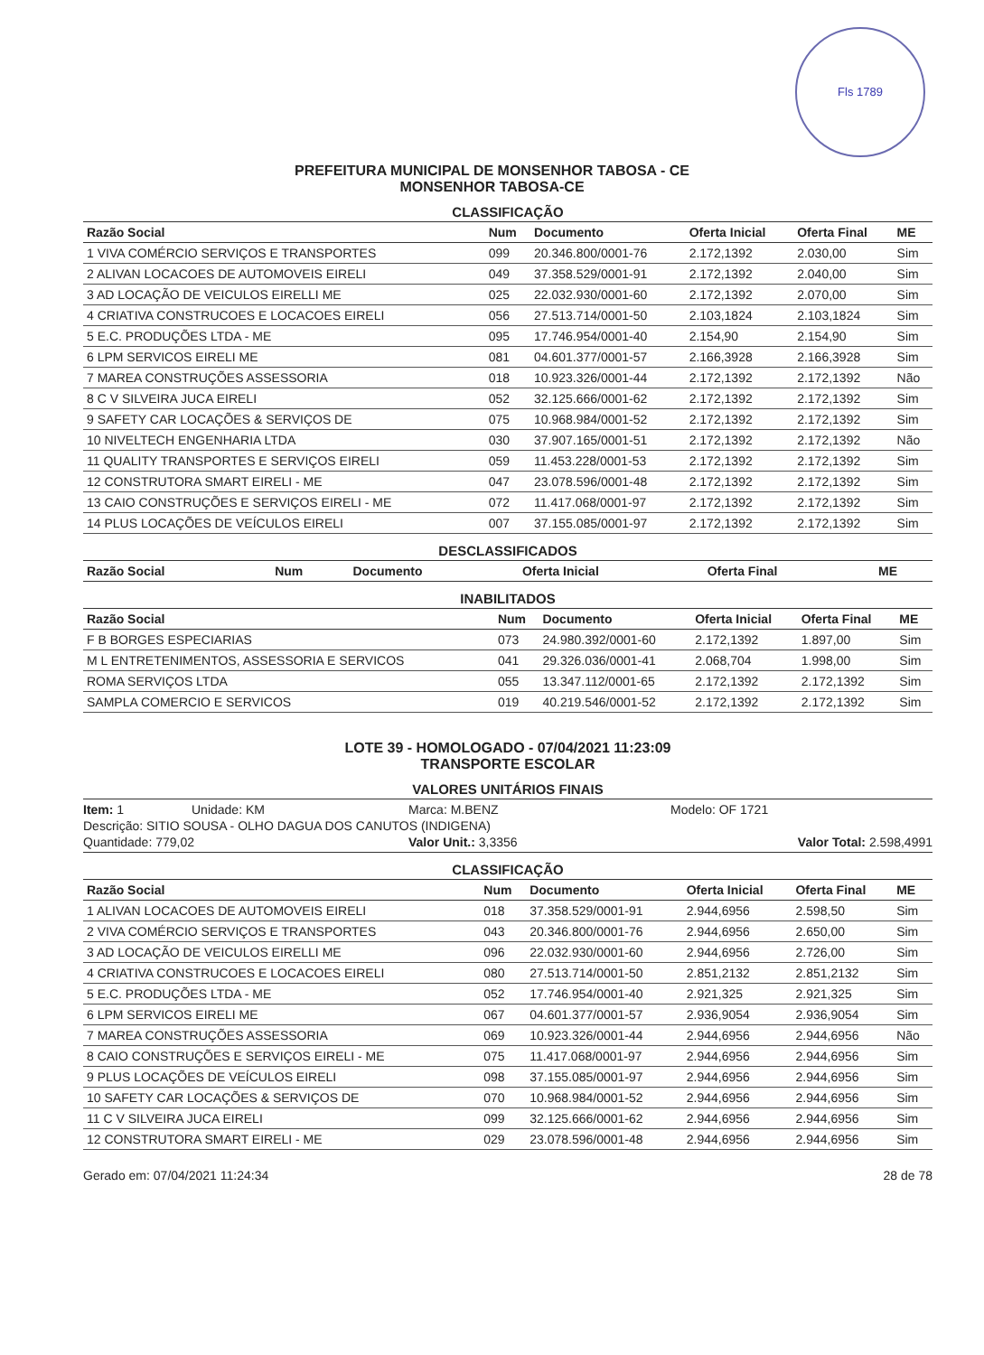Fls 1789
PREFEITURA MUNICIPAL DE MONSENHOR TABOSA - CE
MONSENHOR TABOSA-CE
CLASSIFICAÇÃO
| Razão Social | Num | Documento | Oferta Inicial | Oferta Final | ME |
| --- | --- | --- | --- | --- | --- |
| 1 VIVA COMÉRCIO SERVIÇOS E TRANSPORTES | 099 | 20.346.800/0001-76 | 2.172,1392 | 2.030,00 | Sim |
| 2 ALIVAN LOCACOES DE AUTOMOVEIS EIRELI | 049 | 37.358.529/0001-91 | 2.172,1392 | 2.040,00 | Sim |
| 3 AD LOCAÇÃO DE VEICULOS EIRELLI ME | 025 | 22.032.930/0001-60 | 2.172,1392 | 2.070,00 | Sim |
| 4 CRIATIVA CONSTRUCOES E LOCACOES EIRELI | 056 | 27.513.714/0001-50 | 2.103,1824 | 2.103,1824 | Sim |
| 5 E.C. PRODUÇÕES LTDA - ME | 095 | 17.746.954/0001-40 | 2.154,90 | 2.154,90 | Sim |
| 6 LPM SERVICOS EIRELI ME | 081 | 04.601.377/0001-57 | 2.166,3928 | 2.166,3928 | Sim |
| 7 MAREA CONSTRUÇÕES ASSESSORIA | 018 | 10.923.326/0001-44 | 2.172,1392 | 2.172,1392 | Não |
| 8 C V SILVEIRA JUCA EIRELI | 052 | 32.125.666/0001-62 | 2.172,1392 | 2.172,1392 | Sim |
| 9 SAFETY CAR LOCAÇÕES & SERVIÇOS DE | 075 | 10.968.984/0001-52 | 2.172,1392 | 2.172,1392 | Sim |
| 10 NIVELTECH ENGENHARIA LTDA | 030 | 37.907.165/0001-51 | 2.172,1392 | 2.172,1392 | Não |
| 11 QUALITY TRANSPORTES E SERVIÇOS EIRELI | 059 | 11.453.228/0001-53 | 2.172,1392 | 2.172,1392 | Sim |
| 12 CONSTRUTORA SMART EIRELI - ME | 047 | 23.078.596/0001-48 | 2.172,1392 | 2.172,1392 | Sim |
| 13 CAIO CONSTRUÇÕES E SERVIÇOS EIRELI - ME | 072 | 11.417.068/0001-97 | 2.172,1392 | 2.172,1392 | Sim |
| 14 PLUS LOCAÇÕES DE VEÍCULOS EIRELI | 007 | 37.155.085/0001-97 | 2.172,1392 | 2.172,1392 | Sim |
DESCLASSIFICADOS
| Razão Social | Num | Documento | Oferta Inicial | Oferta Final | ME |
| --- | --- | --- | --- | --- | --- |
INABILITADOS
| Razão Social | Num | Documento | Oferta Inicial | Oferta Final | ME |
| --- | --- | --- | --- | --- | --- |
| F B BORGES ESPECIARIAS | 073 | 24.980.392/0001-60 | 2.172,1392 | 1.897,00 | Sim |
| M L ENTRETENIMENTOS, ASSESSORIA E SERVICOS | 041 | 29.326.036/0001-41 | 2.068,704 | 1.998,00 | Sim |
| ROMA SERVIÇOS LTDA | 055 | 13.347.112/0001-65 | 2.172,1392 | 2.172,1392 | Sim |
| SAMPLA COMERCIO E SERVICOS | 019 | 40.219.546/0001-52 | 2.172,1392 | 2.172,1392 | Sim |
LOTE 39 - HOMOLOGADO - 07/04/2021 11:23:09
TRANSPORTE ESCOLAR
VALORES UNITÁRIOS FINAIS
Item: 1 Unidade: KM Marca: M.BENZ Modelo: OF 1721 Descrição: SITIO SOUSA - OLHO DAGUA DOS CANUTOS (INDIGENA) Quantidade: 779,02 Valor Unit.: 3,3356 Valor Total: 2.598,4991
CLASSIFICAÇÃO
| Razão Social | Num | Documento | Oferta Inicial | Oferta Final | ME |
| --- | --- | --- | --- | --- | --- |
| 1 ALIVAN LOCACOES DE AUTOMOVEIS EIRELI | 018 | 37.358.529/0001-91 | 2.944,6956 | 2.598,50 | Sim |
| 2 VIVA COMÉRCIO SERVIÇOS E TRANSPORTES | 043 | 20.346.800/0001-76 | 2.944,6956 | 2.650,00 | Sim |
| 3 AD LOCAÇÃO DE VEICULOS EIRELLI ME | 096 | 22.032.930/0001-60 | 2.944,6956 | 2.726,00 | Sim |
| 4 CRIATIVA CONSTRUCOES E LOCACOES EIRELI | 080 | 27.513.714/0001-50 | 2.851,2132 | 2.851,2132 | Sim |
| 5 E.C. PRODUÇÕES LTDA - ME | 052 | 17.746.954/0001-40 | 2.921,325 | 2.921,325 | Sim |
| 6 LPM SERVICOS EIRELI ME | 067 | 04.601.377/0001-57 | 2.936,9054 | 2.936,9054 | Sim |
| 7 MAREA CONSTRUÇÕES ASSESSORIA | 069 | 10.923.326/0001-44 | 2.944,6956 | 2.944,6956 | Não |
| 8 CAIO CONSTRUÇÕES E SERVIÇOS EIRELI - ME | 075 | 11.417.068/0001-97 | 2.944,6956 | 2.944,6956 | Sim |
| 9 PLUS LOCAÇÕES DE VEÍCULOS EIRELI | 098 | 37.155.085/0001-97 | 2.944,6956 | 2.944,6956 | Sim |
| 10 SAFETY CAR LOCAÇÕES & SERVIÇOS DE | 070 | 10.968.984/0001-52 | 2.944,6956 | 2.944,6956 | Sim |
| 11 C V SILVEIRA JUCA EIRELI | 099 | 32.125.666/0001-62 | 2.944,6956 | 2.944,6956 | Sim |
| 12 CONSTRUTORA SMART EIRELI - ME | 029 | 23.078.596/0001-48 | 2.944,6956 | 2.944,6956 | Sim |
Gerado em: 07/04/2021 11:24:34 28 de 78